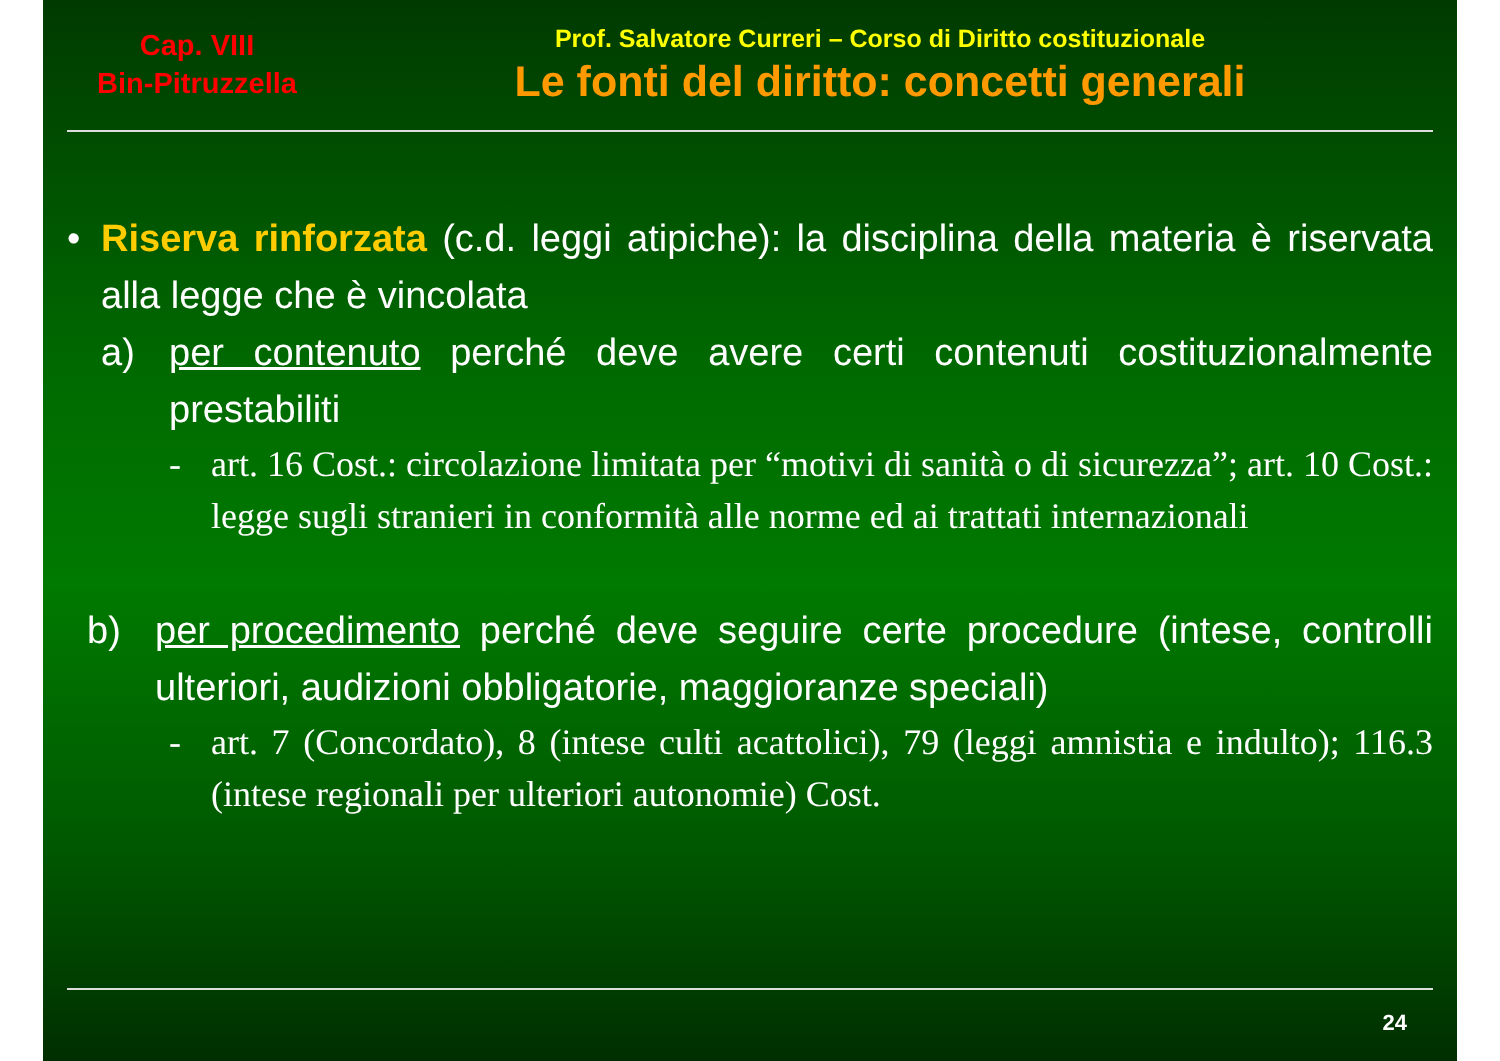Cap. VIII
Bin-Pitruzzella
Prof. Salvatore Curreri – Corso di Diritto costituzionale
Le fonti del diritto: concetti generali
• Riserva rinforzata (c.d. leggi atipiche): la disciplina della materia è riservata alla legge che è vincolata
a) per contenuto perché deve avere certi contenuti costituzionalmente prestabiliti
- art. 16 Cost.: circolazione limitata per “motivi di sanità o di sicurezza”; art. 10 Cost.: legge sugli stranieri in conformità alle norme ed ai trattati internazionali
b) per procedimento perché deve seguire certe procedure (intese, controlli ulteriori, audizioni obbligatorie, maggioranze speciali)
- art. 7 (Concordato), 8 (intese culti acattolici), 79 (leggi amnistia e indulto); 116.3 (intese regionali per ulteriori autonomie) Cost.
24